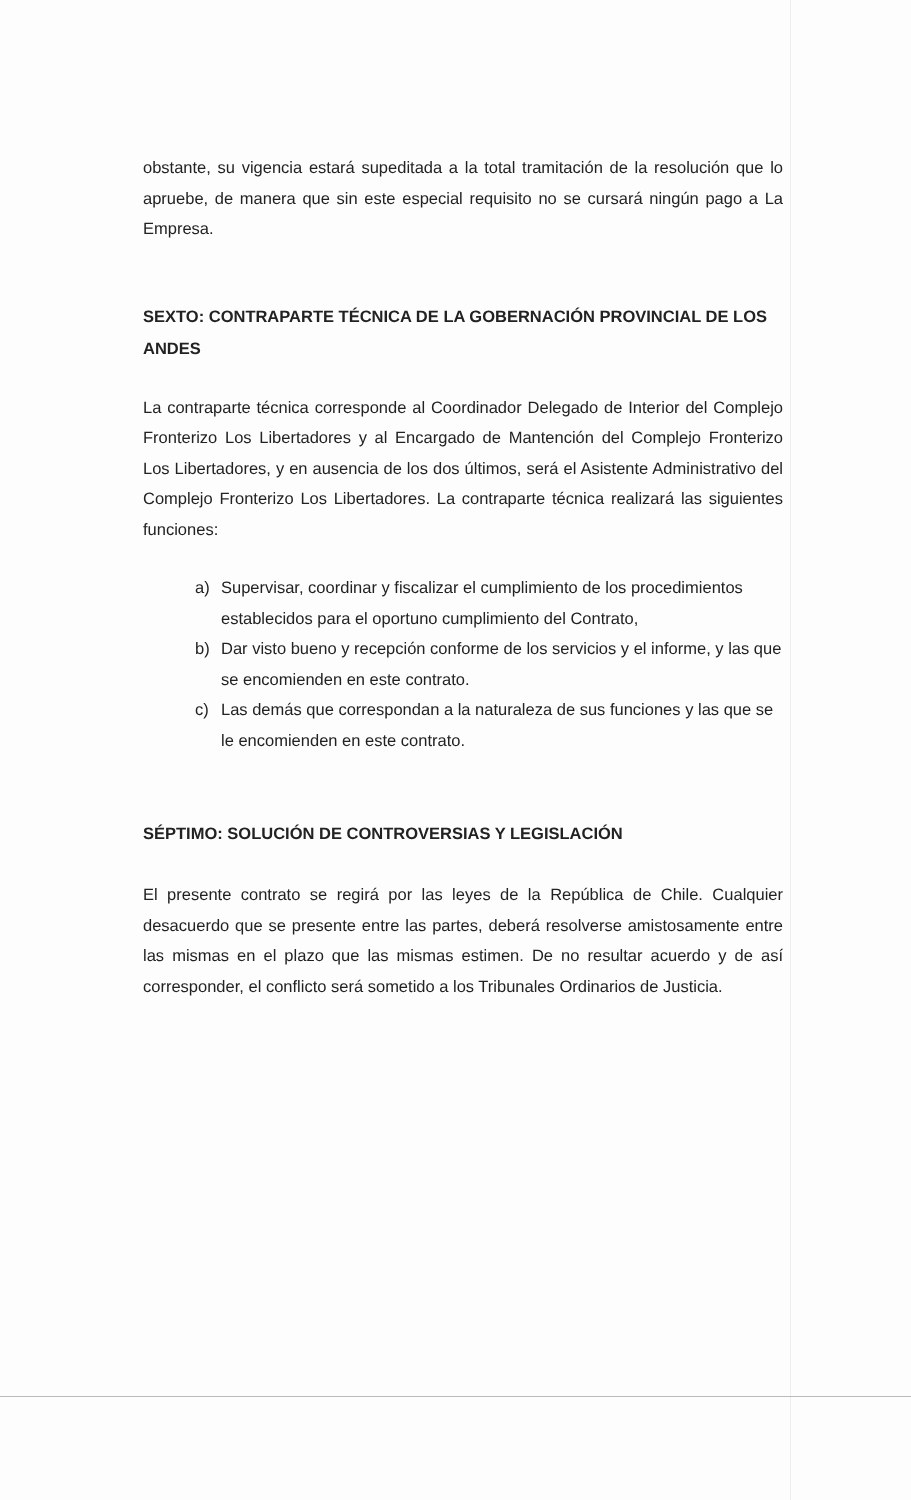obstante, su vigencia estará supeditada a la total tramitación de la resolución que lo apruebe, de manera que sin este especial requisito no se cursará ningún pago a La Empresa.
SEXTO: CONTRAPARTE TÉCNICA DE LA GOBERNACIÓN PROVINCIAL DE LOS ANDES
La contraparte técnica corresponde al Coordinador Delegado de Interior del Complejo Fronterizo Los Libertadores y al Encargado de Mantención del Complejo Fronterizo Los Libertadores, y en ausencia de los dos últimos, será el Asistente Administrativo del Complejo Fronterizo Los Libertadores. La contraparte técnica realizará las siguientes funciones:
a) Supervisar, coordinar y fiscalizar el cumplimiento de los procedimientos establecidos para el oportuno cumplimiento del Contrato,
b) Dar visto bueno y recepción conforme de los servicios y el informe, y las que se encomienden en este contrato.
c) Las demás que correspondan a la naturaleza de sus funciones y las que se le encomienden en este contrato.
SÉPTIMO: SOLUCIÓN DE CONTROVERSIAS Y LEGISLACIÓN
El presente contrato se regirá por las leyes de la República de Chile. Cualquier desacuerdo que se presente entre las partes, deberá resolverse amistosamente entre las mismas en el plazo que las mismas estimen. De no resultar acuerdo y de así corresponder, el conflicto será sometido a los Tribunales Ordinarios de Justicia.